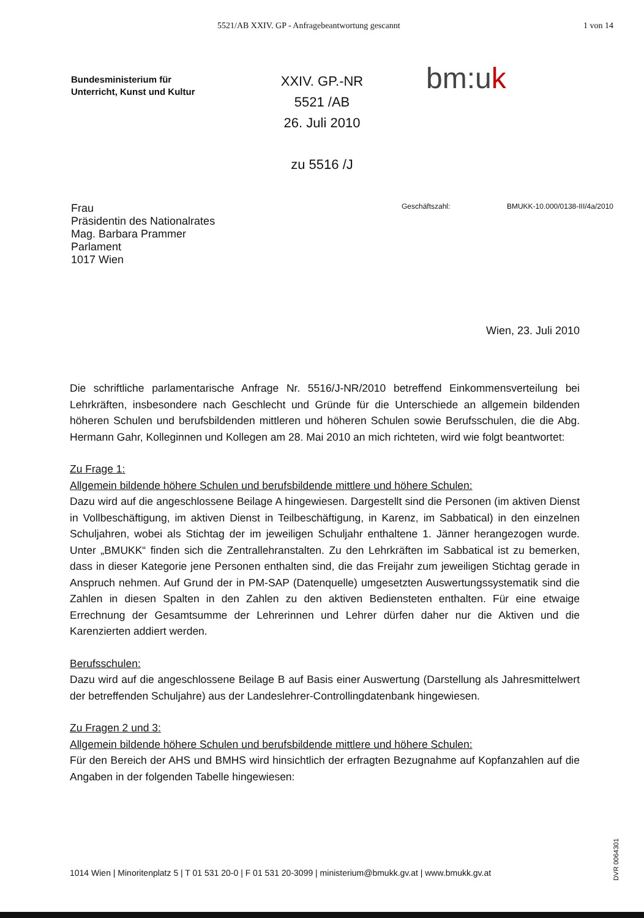5521/AB XXIV. GP - Anfragebeantwortung gescannt 1 von 14
Bundesministerium für
Unterricht, Kunst und Kultur
XXIV. GP.-NR
5521 /AB
26. Juli 2010
zu 5516 /J
bm:uk
Frau
Präsidentin des Nationalrates
Mag. Barbara Prammer
Parlament
1017 Wien
Geschäftszahl: BMUKK-10.000/0138-III/4a/2010
Wien, 23. Juli 2010
Die schriftliche parlamentarische Anfrage Nr. 5516/J-NR/2010 betreffend Einkommensverteilung bei Lehrkräften, insbesondere nach Geschlecht und Gründe für die Unterschiede an allgemein bildenden höheren Schulen und berufsbildenden mittleren und höheren Schulen sowie Berufsschulen, die die Abg. Hermann Gahr, Kolleginnen und Kollegen am 28. Mai 2010 an mich richteten, wird wie folgt beantwortet:
Zu Frage 1:
Allgemein bildende höhere Schulen und berufsbildende mittlere und höhere Schulen:
Dazu wird auf die angeschlossene Beilage A hingewiesen. Dargestellt sind die Personen (im aktiven Dienst in Vollbeschäftigung, im aktiven Dienst in Teilbeschäftigung, in Karenz, im Sabbatical) in den einzelnen Schuljahren, wobei als Stichtag der im jeweiligen Schuljahr enthaltene 1. Jänner herangezogen wurde. Unter „BMUKK“ finden sich die Zentrallehranstalten. Zu den Lehrkräften im Sabbatical ist zu bemerken, dass in dieser Kategorie jene Personen enthalten sind, die das Freijahr zum jeweiligen Stichtag gerade in Anspruch nehmen. Auf Grund der in PM-SAP (Datenquelle) umgesetzten Auswertungssystematik sind die Zahlen in diesen Spalten in den Zahlen zu den aktiven Bediensteten enthalten. Für eine etwaige Errechnung der Gesamtsumme der Lehrerinnen und Lehrer dürfen daher nur die Aktiven und die Karenzierten addiert werden.
Berufsschulen:
Dazu wird auf die angeschlossene Beilage B auf Basis einer Auswertung (Darstellung als Jahresmittelwert der betreffenden Schuljahre) aus der Landeslehrer-Controllingdatenbank hingewiesen.
Zu Fragen 2 und 3:
Allgemein bildende höhere Schulen und berufsbildende mittlere und höhere Schulen:
Für den Bereich der AHS und BMHS wird hinsichtlich der erfragten Bezugnahme auf Kopfanzahlen auf die Angaben in der folgenden Tabelle hingewiesen:
1014 Wien | Minoritenplatz 5 | T 01 531 20-0 | F 01 531 20-3099 | ministerium@bmukk.gv.at | www.bmukk.gv.at
DVR 0064301